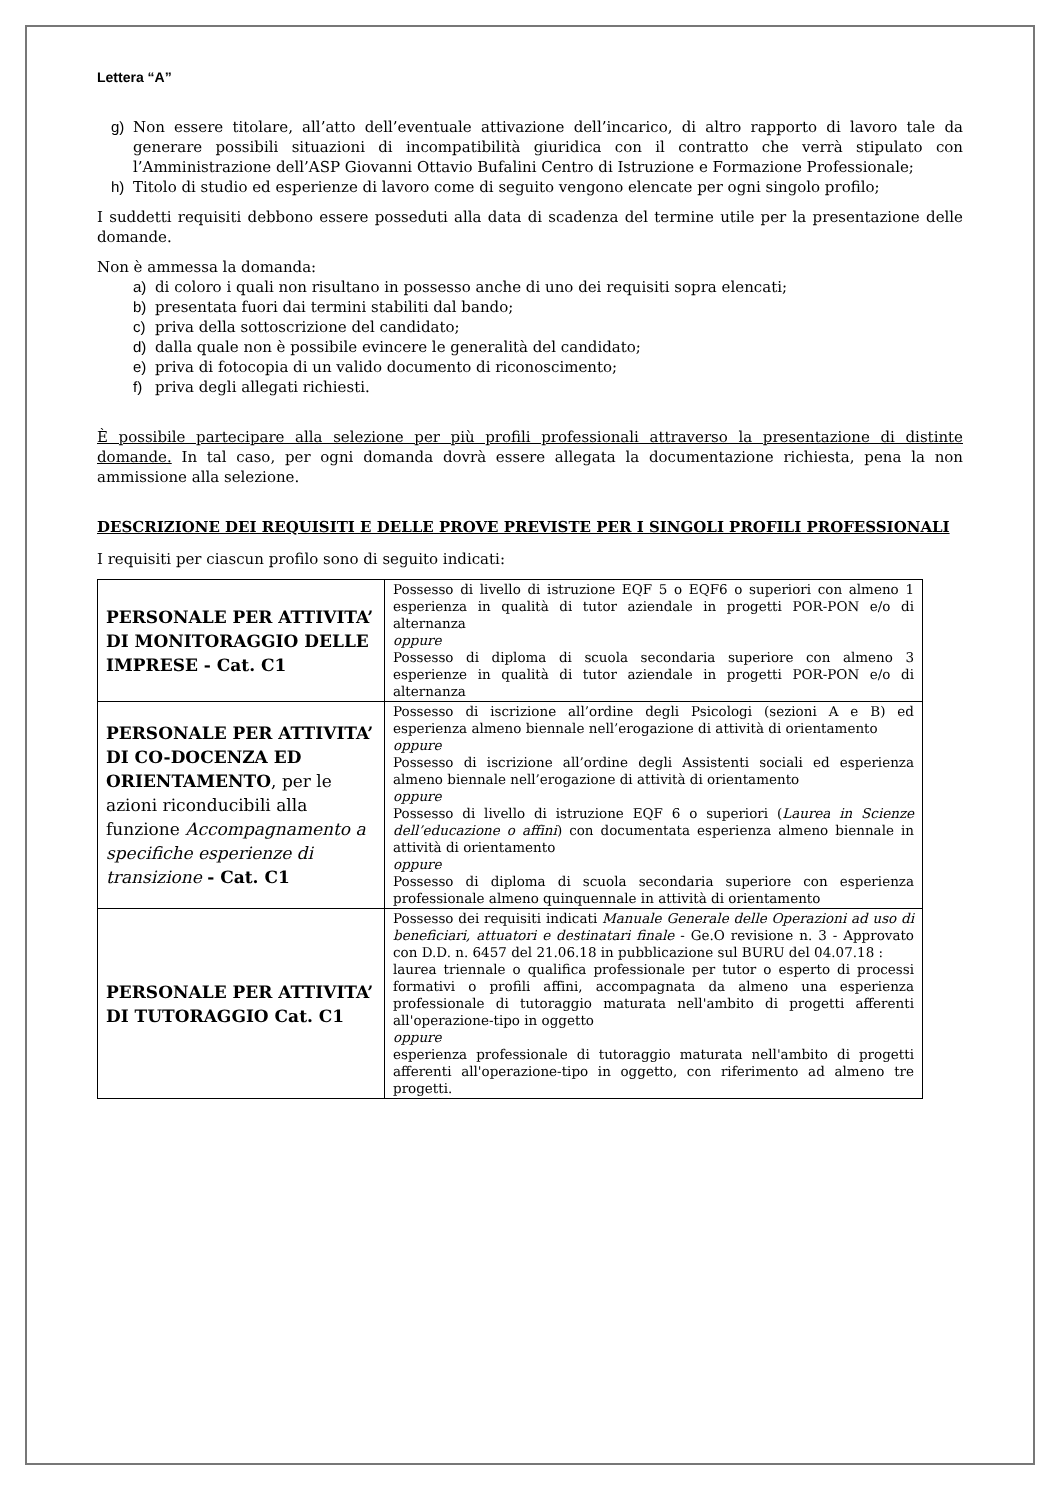Lettera “A”
g) Non essere titolare, all’atto dell’eventuale attivazione dell’incarico, di altro rapporto di lavoro tale da generare possibili situazioni di incompatibilità giuridica con il contratto che verrà stipulato con l’Amministrazione dell’ASP Giovanni Ottavio Bufalini Centro di Istruzione e Formazione Professionale;
h) Titolo di studio ed esperienze di lavoro come di seguito vengono elencate per ogni singolo profilo;
I suddetti requisiti debbono essere posseduti alla data di scadenza del termine utile per la presentazione delle domande.
Non è ammessa la domanda:
a) di coloro i quali non risultano in possesso anche di uno dei requisiti sopra elencati;
b) presentata fuori dai termini stabiliti dal bando;
c) priva della sottoscrizione del candidato;
d) dalla quale non è possibile evincere le generalità del candidato;
e) priva di fotocopia di un valido documento di riconoscimento;
f) priva degli allegati richiesti.
È possibile partecipare alla selezione per più profili professionali attraverso la presentazione di distinte domande. In tal caso, per ogni domanda dovrà essere allegata la documentazione richiesta, pena la non ammissione alla selezione.
DESCRIZIONE DEI REQUISITI E DELLE PROVE PREVISTE PER I SINGOLI PROFILI PROFESSIONALI
I requisiti per ciascun profilo sono di seguito indicati:
| PERSONALE PER ATTIVITA’ DI MONITORAGGIO DELLE IMPRESE - Cat. C1 | Possesso di livello di istruzione EQF 5 o EQF6 o superiori con almeno 1 esperienza in qualità di tutor aziendale in progetti POR-PON e/o di alternanza oppure Possesso di diploma di scuola secondaria superiore con almeno 3 esperienze in qualità di tutor aziendale in progetti POR-PON e/o di alternanza |
| PERSONALE PER ATTIVITA’ DI CO-DOCENZA ED ORIENTAMENTO , per le azioni riconducibili alla funzione Accompagnamento a specifiche esperienze di transizione - Cat. C1 | Possesso di iscrizione all’ordine degli Psicologi (sezioni A e B) ed esperienza almeno biennale nell’erogazione di attività di orientamento oppure Possesso di iscrizione all’ordine degli Assistenti sociali ed esperienza almeno biennale nell’erogazione di attività di orientamento oppure Possesso di livello di istruzione EQF 6 o superiori ( Laurea in Scienze dell’educazione o affini ) con documentata esperienza almeno biennale in attività di orientamento oppure Possesso di diploma di scuola secondaria superiore con esperienza professionale almeno quinquennale in attività di orientamento |
| PERSONALE PER ATTIVITA’ DI TUTORAGGIO Cat. C1 | Possesso dei requisiti indicati Manuale Generale delle Operazioni ad uso di beneficiari, attuatori e destinatari finale - Ge.O revisione n. 3 - Approvato con D.D. n. 6457 del 21.06.18 in pubblicazione sul BURU del 04.07.18 : laurea triennale o qualifica professionale per tutor o esperto di processi formativi o profili affini, accompagnata da almeno una esperienza professionale di tutoraggio maturata nell'ambito di progetti afferenti all'operazione-tipo in oggetto oppure esperienza professionale di tutoraggio maturata nell'ambito di progetti afferenti all'operazione-tipo in oggetto, con riferimento ad almeno tre progetti. |